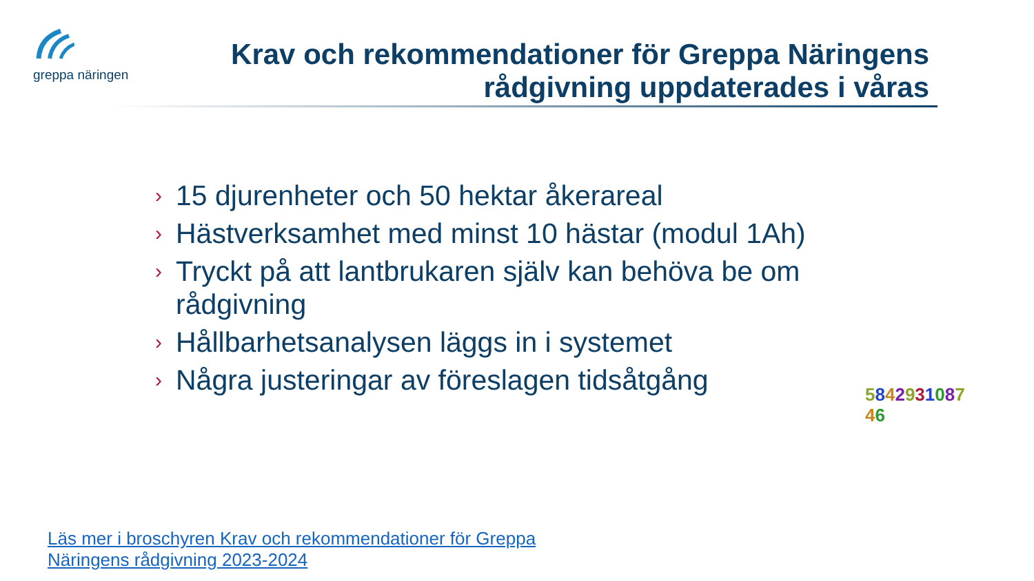greppa näringen
Krav och rekommendationer för Greppa Näringens rådgivning uppdaterades i våras
› 15 djurenheter och 50 hektar åkerareal
› Hästverksamhet med minst 10 hästar (modul 1Ah)
› Tryckt på att lantbrukaren själv kan behöva be om rådgivning
› Hållbarhetsanalysen läggs in i systemet
› Några justeringar av föreslagen tidsåtgång
584293108746
Läs mer i broschyren Krav och rekommendationer för Greppa Näringens rådgivning 2023-2024